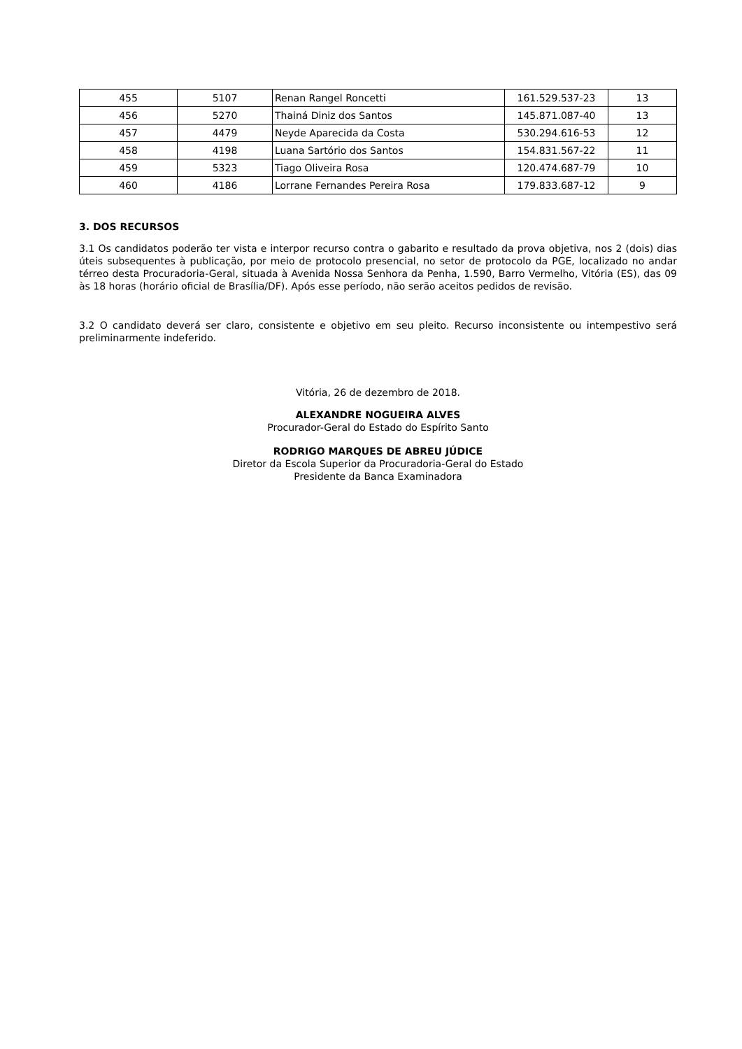| 455 | 5107 | Renan Rangel Roncetti | 161.529.537-23 | 13 |
| 456 | 5270 | Thainá Diniz dos Santos | 145.871.087-40 | 13 |
| 457 | 4479 | Neyde Aparecida da Costa | 530.294.616-53 | 12 |
| 458 | 4198 | Luana Sartório dos Santos | 154.831.567-22 | 11 |
| 459 | 5323 | Tiago Oliveira Rosa | 120.474.687-79 | 10 |
| 460 | 4186 | Lorrane Fernandes Pereira Rosa | 179.833.687-12 | 9 |
3. DOS RECURSOS
3.1 Os candidatos poderão ter vista e interpor recurso contra o gabarito e resultado da prova objetiva, nos 2 (dois) dias úteis subsequentes à publicação, por meio de protocolo presencial, no setor de protocolo da PGE, localizado no andar térreo desta Procuradoria-Geral, situada à Avenida Nossa Senhora da Penha, 1.590, Barro Vermelho, Vitória (ES), das 09 às 18 horas (horário oficial de Brasília/DF). Após esse período, não serão aceitos pedidos de revisão.
3.2 O candidato deverá ser claro, consistente e objetivo em seu pleito. Recurso inconsistente ou intempestivo será preliminarmente indeferido.
Vitória, 26 de dezembro de 2018.
ALEXANDRE NOGUEIRA ALVES
Procurador-Geral do Estado do Espírito Santo
RODRIGO MARQUES DE ABREU JÚDICE
Diretor da Escola Superior da Procuradoria-Geral do Estado
Presidente da Banca Examinadora